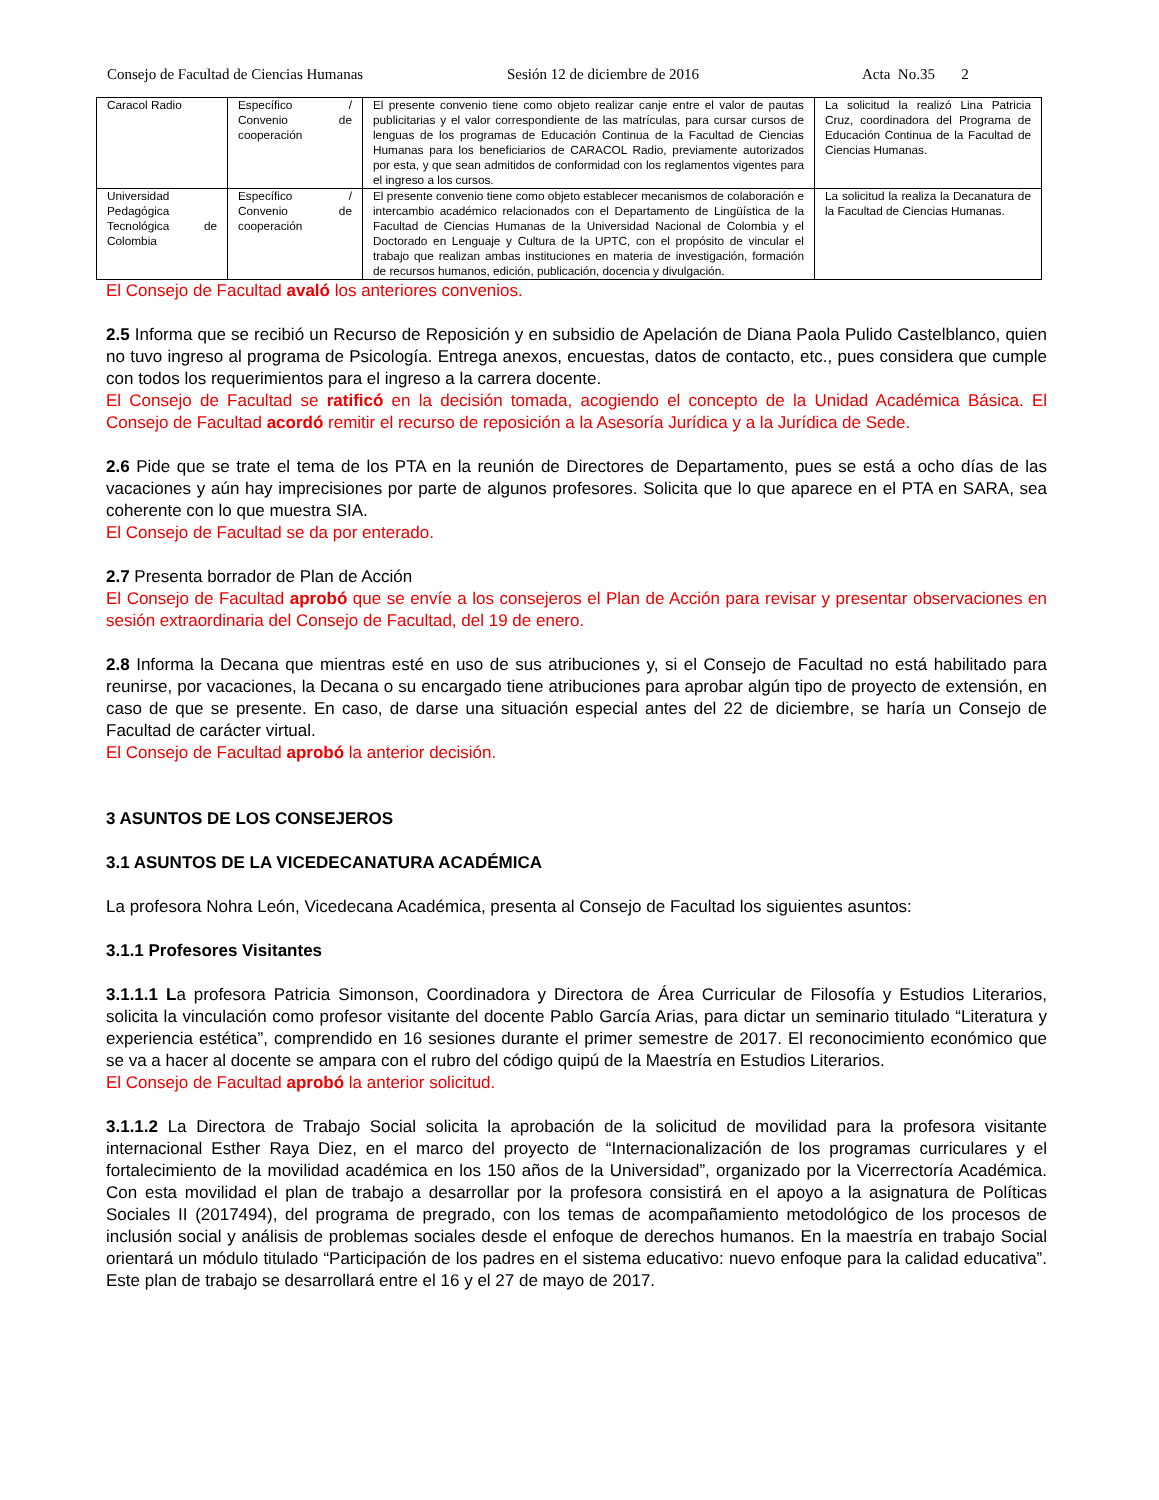Consejo de Facultad de Ciencias Humanas Sesión 12 de diciembre de 2016 Acta No.35 2
| Caracol Radio | Específico / Convenio de cooperación | El presente convenio tiene como objeto realizar canje entre el valor de pautas publicitarias y el valor correspondiente de las matrículas, para cursar cursos de lenguas de los programas de Educación Continua de la Facultad de Ciencias Humanas para los beneficiarios de CARACOL Radio, previamente autorizados por esta, y que sean admitidos de conformidad con los reglamentos vigentes para el ingreso a los cursos. | La solicitud la realizó Lina Patricia Cruz, coordinadora del Programa de Educación Continua de la Facultad de Ciencias Humanas. |
| Universidad Pedagógica Tecnológica de Colombia | Específico / Convenio de cooperación | El presente convenio tiene como objeto establecer mecanismos de colaboración e intercambio académico relacionados con el Departamento de Lingüística de la Facultad de Ciencias Humanas de la Universidad Nacional de Colombia y el Doctorado en Lenguaje y Cultura de la UPTC, con el propósito de vincular el trabajo que realizan ambas instituciones en materia de investigación, formación de recursos humanos, edición, publicación, docencia y divulgación. | La solicitud la realiza la Decanatura de la Facultad de Ciencias Humanas. |
El Consejo de Facultad avaló los anteriores convenios.
2.5 Informa que se recibió un Recurso de Reposición y en subsidio de Apelación de Diana Paola Pulido Castelblanco, quien no tuvo ingreso al programa de Psicología. Entrega anexos, encuestas, datos de contacto, etc., pues considera que cumple con todos los requerimientos para el ingreso a la carrera docente.
El Consejo de Facultad se ratificó en la decisión tomada, acogiendo el concepto de la Unidad Académica Básica. El Consejo de Facultad acordó remitir el recurso de reposición a la Asesoría Jurídica y a la Jurídica de Sede.
2.6 Pide que se trate el tema de los PTA en la reunión de Directores de Departamento, pues se está a ocho días de las vacaciones y aún hay imprecisiones por parte de algunos profesores. Solicita que lo que aparece en el PTA en SARA, sea coherente con lo que muestra SIA.
El Consejo de Facultad se da por enterado.
2.7 Presenta borrador de Plan de Acción
El Consejo de Facultad aprobó que se envíe a los consejeros el Plan de Acción para revisar y presentar observaciones en sesión extraordinaria del Consejo de Facultad, del 19 de enero.
2.8 Informa la Decana que mientras esté en uso de sus atribuciones y, si el Consejo de Facultad no está habilitado para reunirse, por vacaciones, la Decana o su encargado tiene atribuciones para aprobar algún tipo de proyecto de extensión, en caso de que se presente. En caso, de darse una situación especial antes del 22 de diciembre, se haría un Consejo de Facultad de carácter virtual.
El Consejo de Facultad aprobó la anterior decisión.
3 ASUNTOS DE LOS CONSEJEROS
3.1 ASUNTOS DE LA VICEDECANATURA ACADÉMICA
La profesora Nohra León, Vicedecana Académica, presenta al Consejo de Facultad los siguientes asuntos:
3.1.1 Profesores Visitantes
3.1.1.1 La profesora Patricia Simonson, Coordinadora y Directora de Área Curricular de Filosofía y Estudios Literarios, solicita la vinculación como profesor visitante del docente Pablo García Arias, para dictar un seminario titulado “Literatura y experiencia estética”, comprendido en 16 sesiones durante el primer semestre de 2017. El reconocimiento económico que se va a hacer al docente se ampara con el rubro del código quipú de la Maestría en Estudios Literarios.
El Consejo de Facultad aprobó la anterior solicitud.
3.1.1.2 La Directora de Trabajo Social solicita la aprobación de la solicitud de movilidad para la profesora visitante internacional Esther Raya Diez, en el marco del proyecto de “Internacionalización de los programas curriculares y el fortalecimiento de la movilidad académica en los 150 años de la Universidad”, organizado por la Vicerrectoría Académica. Con esta movilidad el plan de trabajo a desarrollar por la profesora consistirá en el apoyo a la asignatura de Políticas Sociales II (2017494), del programa de pregrado, con los temas de acompañamiento metodológico de los procesos de inclusión social y análisis de problemas sociales desde el enfoque de derechos humanos. En la maestría en trabajo Social orientará un módulo titulado “Participación de los padres en el sistema educativo: nuevo enfoque para la calidad educativa”. Este plan de trabajo se desarrollará entre el 16 y el 27 de mayo de 2017.